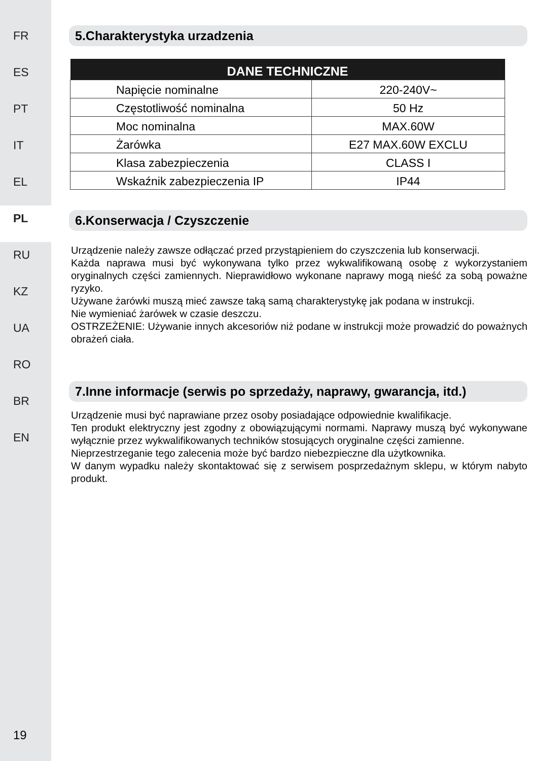FR
ES
PT
IT
EL
PL
RU
KZ
UA
RO
BR
EN
19
5.Charakterystyka urzadzenia
| DANE TECHNICZNE | |
| --- | --- |
| Napięcie nominalne | 220-240V~ |
| Częstotliwość nominalna | 50 Hz |
| Moc nominalna | MAX.60W |
| Żarówka | E27 MAX.60W EXCLU |
| Klasa zabezpieczenia | CLASS I |
| Wskaźnik zabezpieczenia IP | IP44 |
6.Konserwacja / Czyszczenie
Urządzenie należy zawsze odłączać przed przystąpieniem do czyszczenia lub konserwacji.
Każda naprawa musi być wykonywana tylko przez wykwalifikowaną osobę z wykorzystaniem oryginalnych części zamiennych. Nieprawidłowo wykonane naprawy mogą nieść za sobą poważne ryzyko.
Używane żarówki muszą mieć zawsze taką samą charakterystykę jak podana w instrukcji.
Nie wymieniać żarówek w czasie deszczu.
OSTRZEŻENIE: Używanie innych akcesoriów niż podane w instrukcji może prowadzić do poważnych obrażeń ciała.
7.Inne informacje (serwis po sprzedaży, naprawy, gwarancja, itd.)
Urządzenie musi być naprawiane przez osoby posiadające odpowiednie kwalifikacje.
Ten produkt elektryczny jest zgodny z obowiązującymi normami. Naprawy muszą być wykonywane wyłącznie przez wykwalifikowanych techników stosujących oryginalne części zamienne.
Nieprzestrzeganie tego zalecenia może być bardzo niebezpieczne dla użytkownika.
W danym wypadku należy skontaktować się z serwisem posprzedażnym sklepu, w którym nabyto produkt.